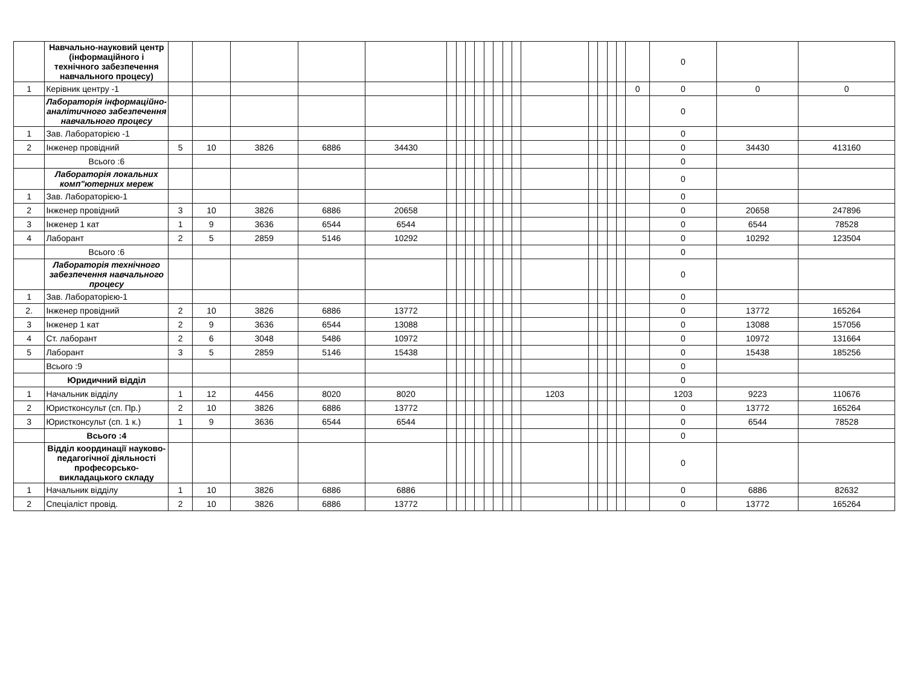| | Навчально-науковий центр (інформаційного і технічного забезпечення навчального процесу) | | | | | | | | | | | | | | | | | | | | 0 | | |
| 1 | Керівник центру -1 | | | | | | | | | | | | | | | | | | | 0 | 0 | 0 | 0 |
| | Лабораторія інформаційно-аналітичного забезпечення навчального процесу | | | | | | | | | | | | | | | | | | | | 0 | | |
| 1 | Зав. Лабораторією -1 | | | | | | | | | | | | | | | | | | | | 0 | | |
| 2 | Інженер провідний | 5 | 10 | 3826 | 6886 | 34430 | | | | | | | | | | | | | | | 0 | 34430 | 413160 |
| | Всього :6 | | | | | | | | | | | | | | | | | | | | 0 | | |
| | Лабораторія локальних комп"ютерних мереж | | | | | | | | | | | | | | | | | | | | 0 | | |
| 1 | Зав. Лабораторією-1 | | | | | | | | | | | | | | | | | | | | 0 | | |
| 2 | Інженер провідний | 3 | 10 | 3826 | 6886 | 20658 | | | | | | | | | | | | | | | 0 | 20658 | 247896 |
| 3 | Інженер 1 кат | 1 | 9 | 3636 | 6544 | 6544 | | | | | | | | | | | | | | | 0 | 6544 | 78528 |
| 4 | Лаборант | 2 | 5 | 2859 | 5146 | 10292 | | | | | | | | | | | | | | | 0 | 10292 | 123504 |
| | Всього :6 | | | | | | | | | | | | | | | | | | | | 0 | | |
| | Лабораторія технічного забезпечення навчального процесу | | | | | | | | | | | | | | | | | | | | 0 | | |
| 1 | Зав. Лабораторією-1 | | | | | | | | | | | | | | | | | | | | 0 | | |
| 2. | Інженер провідний | 2 | 10 | 3826 | 6886 | 13772 | | | | | | | | | | | | | | | 0 | 13772 | 165264 |
| 3 | Інженер 1 кат | 2 | 9 | 3636 | 6544 | 13088 | | | | | | | | | | | | | | | 0 | 13088 | 157056 |
| 4 | Ст. лаборант | 2 | 6 | 3048 | 5486 | 10972 | | | | | | | | | | | | | | | 0 | 10972 | 131664 |
| 5 | Лаборант | 3 | 5 | 2859 | 5146 | 15438 | | | | | | | | | | | | | | | 0 | 15438 | 185256 |
| | Всього :9 | | | | | | | | | | | | | | | | | | | | 0 | | |
| | Юридичний відділ | | | | | | | | | | | | | | | | | | | | 0 | | |
| 1 | Начальник відділу | 1 | 12 | 4456 | 8020 | 8020 | | | | | | | | | 1203 | | | | | | 1203 | 9223 | 110676 |
| 2 | Юристконсульт (сп. Пр.) | 2 | 10 | 3826 | 6886 | 13772 | | | | | | | | | | | | | | | 0 | 13772 | 165264 |
| 3 | Юристконсульт (сп. 1 к.) | 1 | 9 | 3636 | 6544 | 6544 | | | | | | | | | | | | | | | 0 | 6544 | 78528 |
| | Всього :4 | | | | | | | | | | | | | | | | | | | | 0 | | |
| | Відділ координації науково-педагогічної діяльності професорсько-викладацького складу | | | | | | | | | | | | | | | | | | | | 0 | | |
| 1 | Начальник відділу | 1 | 10 | 3826 | 6886 | 6886 | | | | | | | | | | | | | | | 0 | 6886 | 82632 |
| 2 | Спеціаліст провід. | 2 | 10 | 3826 | 6886 | 13772 | | | | | | | | | | | | | | | 0 | 13772 | 165264 |